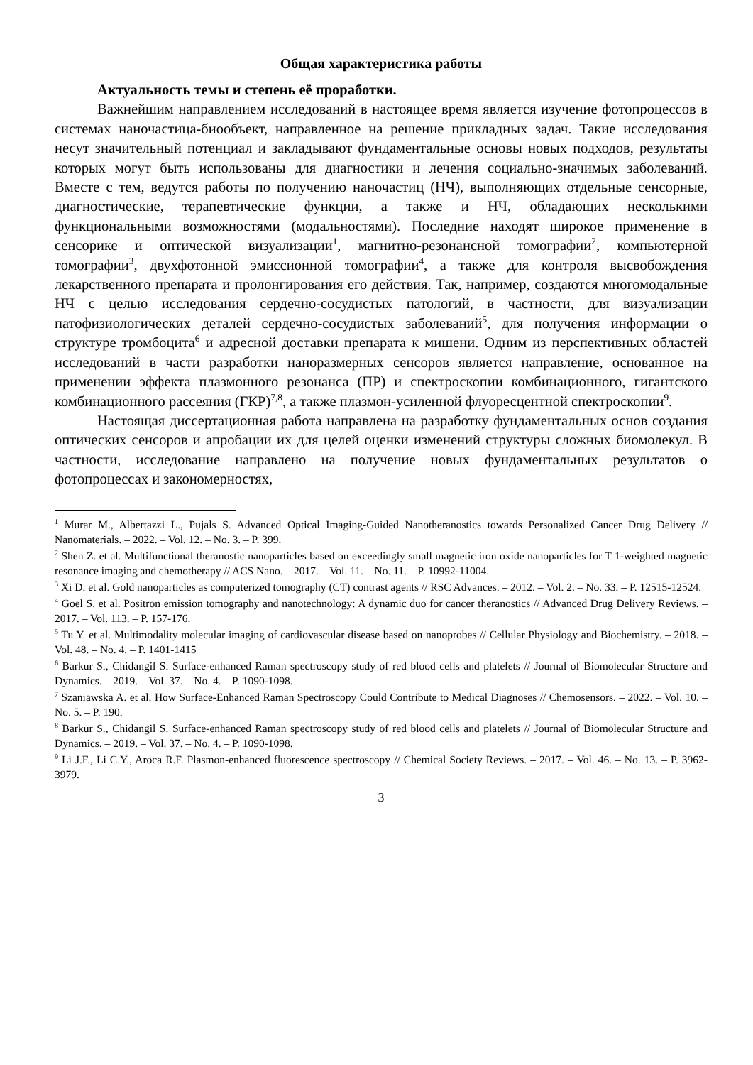Общая характеристика работы
Актуальность темы и степень её проработки.
Важнейшим направлением исследований в настоящее время является изучение фотопроцессов в системах наночастица-биообъект, направленное на решение прикладных задач. Такие исследования несут значительный потенциал и закладывают фундаментальные основы новых подходов, результаты которых могут быть использованы для диагностики и лечения социально-значимых заболеваний. Вместе с тем, ведутся работы по получению наночастиц (НЧ), выполняющих отдельные сенсорные, диагностические, терапевтические функции, а также и НЧ, обладающих несколькими функциональными возможностями (модальностями). Последние находят широкое применение в сенсорике и оптической визуализации<sup>1</sup>, магнитно-резонансной томографии<sup>2</sup>, компьютерной томографии<sup>3</sup>, двухфотонной эмиссионной томографии<sup>4</sup>, а также для контроля высвобождения лекарственного препарата и пролонгирования его действия. Так, например, создаются многомодальные НЧ с целью исследования сердечно-сосудистых патологий, в частности, для визуализации патофизиологических деталей сердечно-сосудистых заболеваний<sup>5</sup>, для получения информации о структуре тромбоцита<sup>6</sup> и адресной доставки препарата к мишени. Одним из перспективных областей исследований в части разработки наноразмерных сенсоров является направление, основанное на применении эффекта плазмонного резонанса (ПР) и спектроскопии комбинационного, гигантского комбинационного рассеяния (ГКР)<sup>7,8</sup>, а также плазмон-усиленной флуоресцентной спектроскопии<sup>9</sup>.
Настоящая диссертационная работа направлена на разработку фундаментальных основ создания оптических сенсоров и апробации их для целей оценки изменений структуры сложных биомолекул. В частности, исследование направлено на получение новых фундаментальных результатов о фотопроцессах и закономерностях,
<sup>1</sup> Murar M., Albertazzi L., Pujals S. Advanced Optical Imaging-Guided Nanotheranostics towards Personalized Cancer Drug Delivery // Nanomaterials. – 2022. – Vol. 12. – No. 3. – P. 399.
<sup>2</sup> Shen Z. et al. Multifunctional theranostic nanoparticles based on exceedingly small magnetic iron oxide nanoparticles for T 1-weighted magnetic resonance imaging and chemotherapy // ACS Nano. – 2017. – Vol. 11. – No. 11. – P. 10992-11004.
<sup>3</sup> Xi D. et al. Gold nanoparticles as computerized tomography (CT) contrast agents // RSC Advances. – 2012. – Vol. 2. – No. 33. – P. 12515-12524.
<sup>4</sup> Goel S. et al. Positron emission tomography and nanotechnology: A dynamic duo for cancer theranostics // Advanced Drug Delivery Reviews. – 2017. – Vol. 113. – P. 157-176.
<sup>5</sup> Tu Y. et al. Multimodality molecular imaging of cardiovascular disease based on nanoprobes // Cellular Physiology and Biochemistry. – 2018. – Vol. 48. – No. 4. – P. 1401-1415
<sup>6</sup> Barkur S., Chidangil S. Surface-enhanced Raman spectroscopy study of red blood cells and platelets // Journal of Biomolecular Structure and Dynamics. – 2019. – Vol. 37. – No. 4. – P. 1090-1098.
<sup>7</sup> Szaniawska A. et al. How Surface-Enhanced Raman Spectroscopy Could Contribute to Medical Diagnoses // Chemosensors. – 2022. – Vol. 10. – No. 5. – P. 190.
<sup>8</sup> Barkur S., Chidangil S. Surface-enhanced Raman spectroscopy study of red blood cells and platelets // Journal of Biomolecular Structure and Dynamics. – 2019. – Vol. 37. – No. 4. – P. 1090-1098.
<sup>9</sup> Li J.F., Li C.Y., Aroca R.F. Plasmon-enhanced fluorescence spectroscopy // Chemical Society Reviews. – 2017. – Vol. 46. – No. 13. – P. 3962-3979.
3